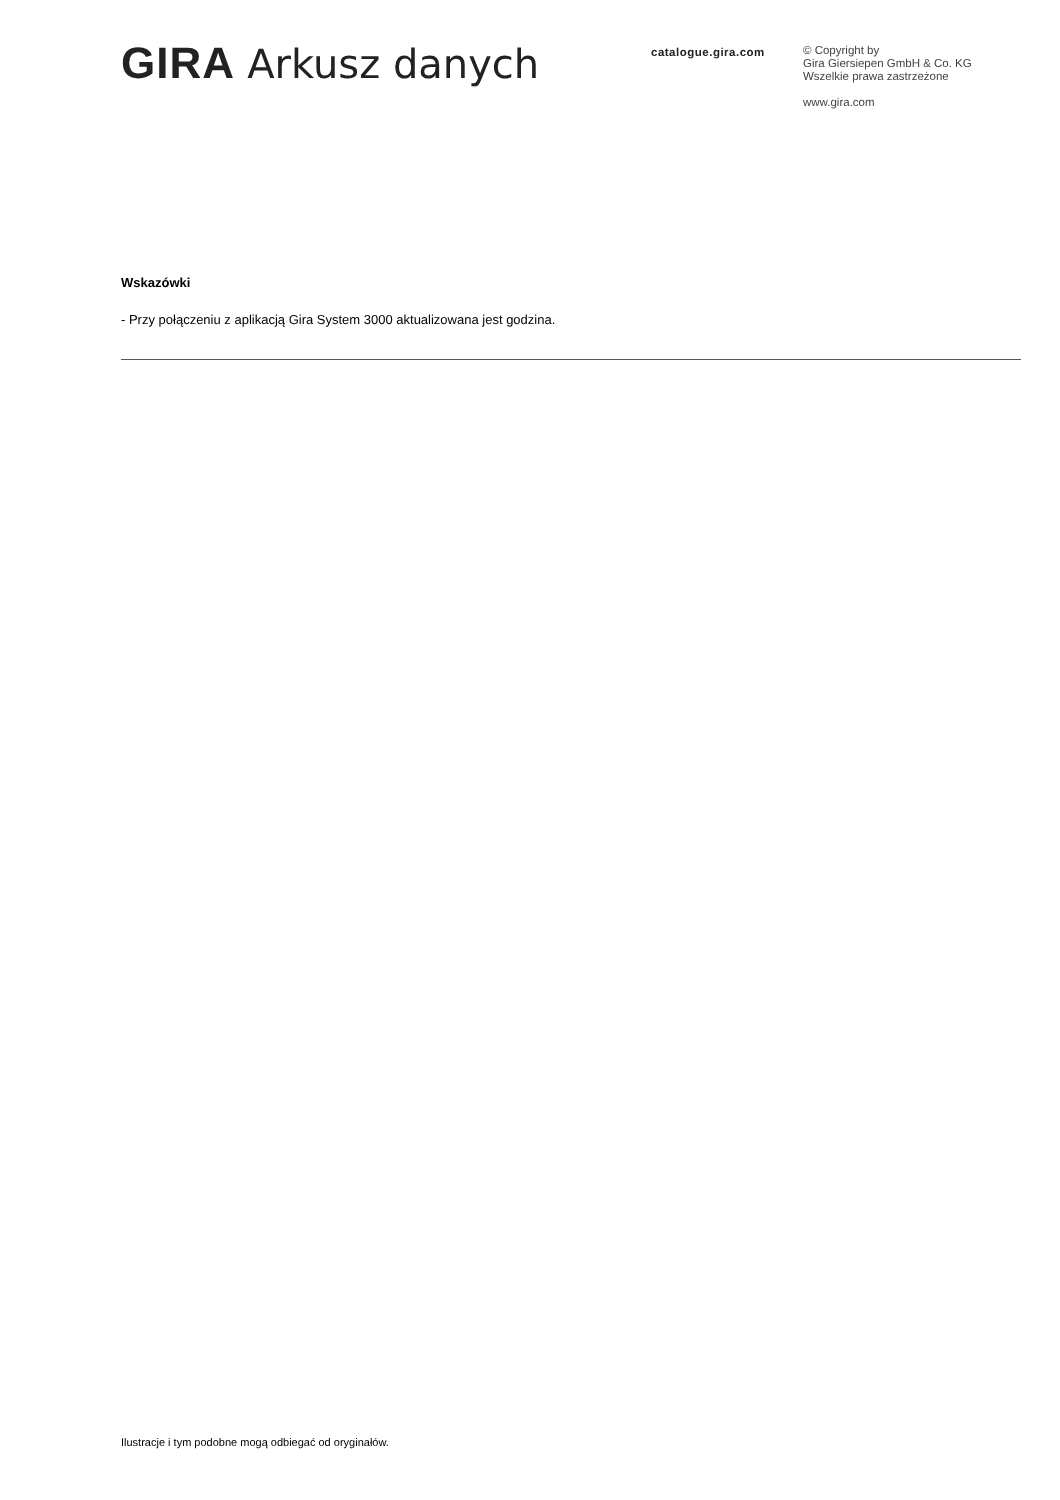GIRA Arkusz danych
catalogue.gira.com
© Copyright by
Gira Giersiepen GmbH & Co. KG
Wszelkie prawa zastrzeżone
www.gira.com
Wskazówki
- Przy połączeniu z aplikacją Gira System 3000 aktualizowana jest godzina.
Ilustracje i tym podobne mogą odbiegać od oryginałów.